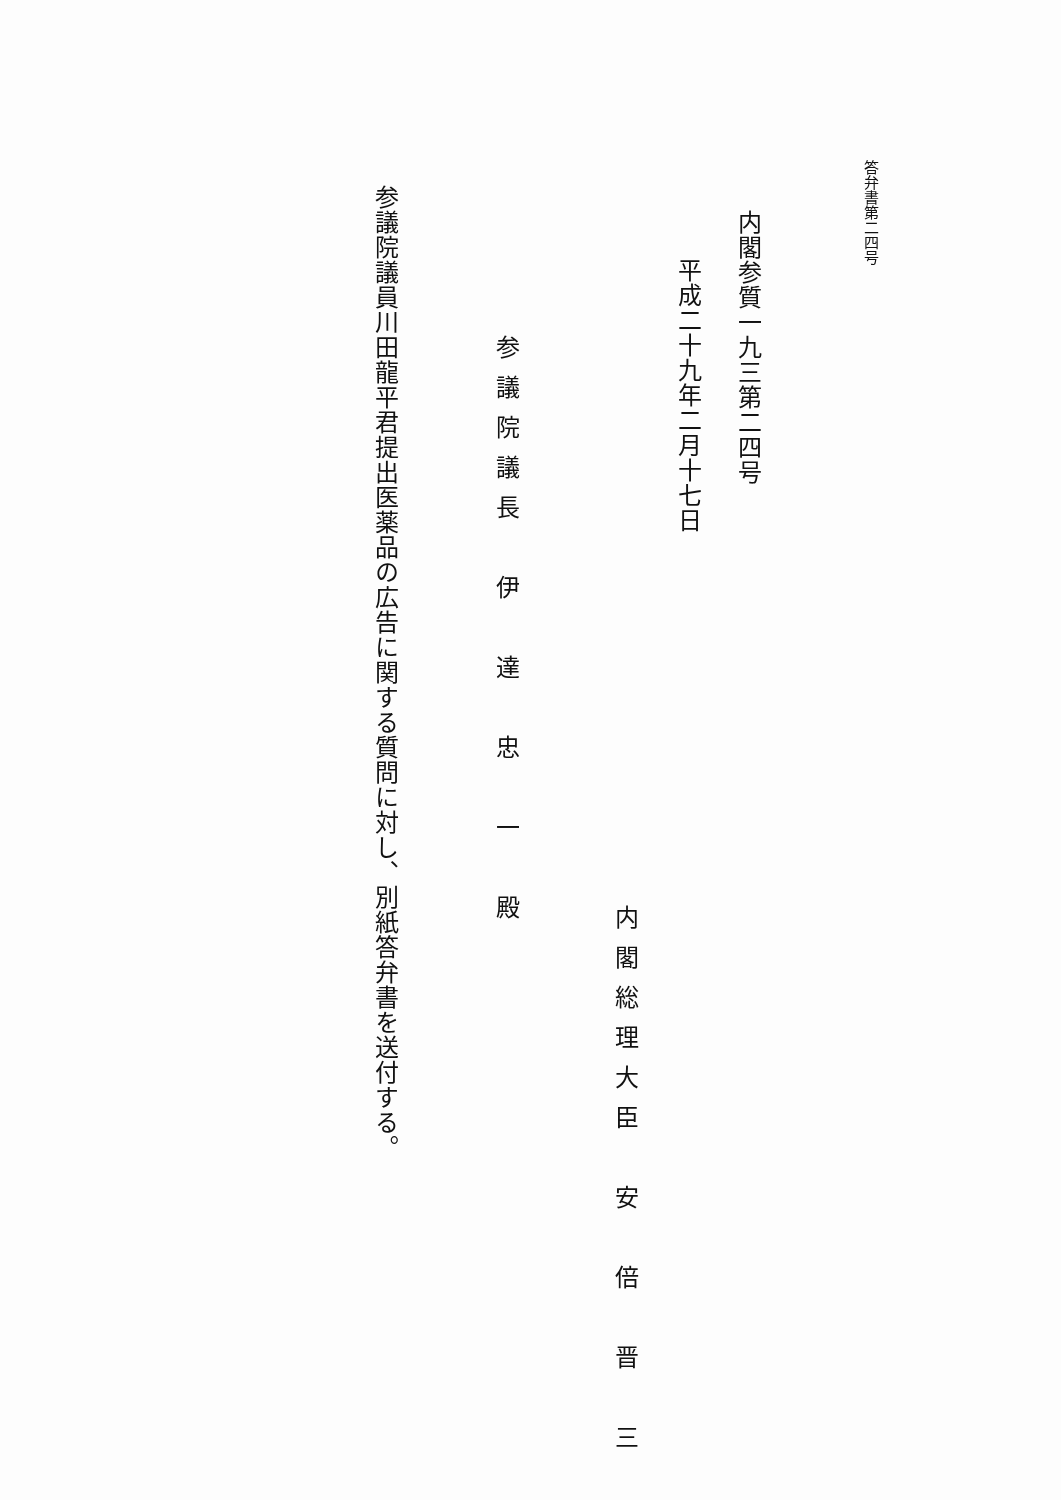答弁書第二四号
内閣参質一九三第二四号
平成二十九年二月十七日
内閣総理大臣　安　倍　晋　三
参議院議長　伊　達　忠　一　殿
参議院議員川田龍平君提出医薬品の広告に関する質問に対し、別紙答弁書を送付する。